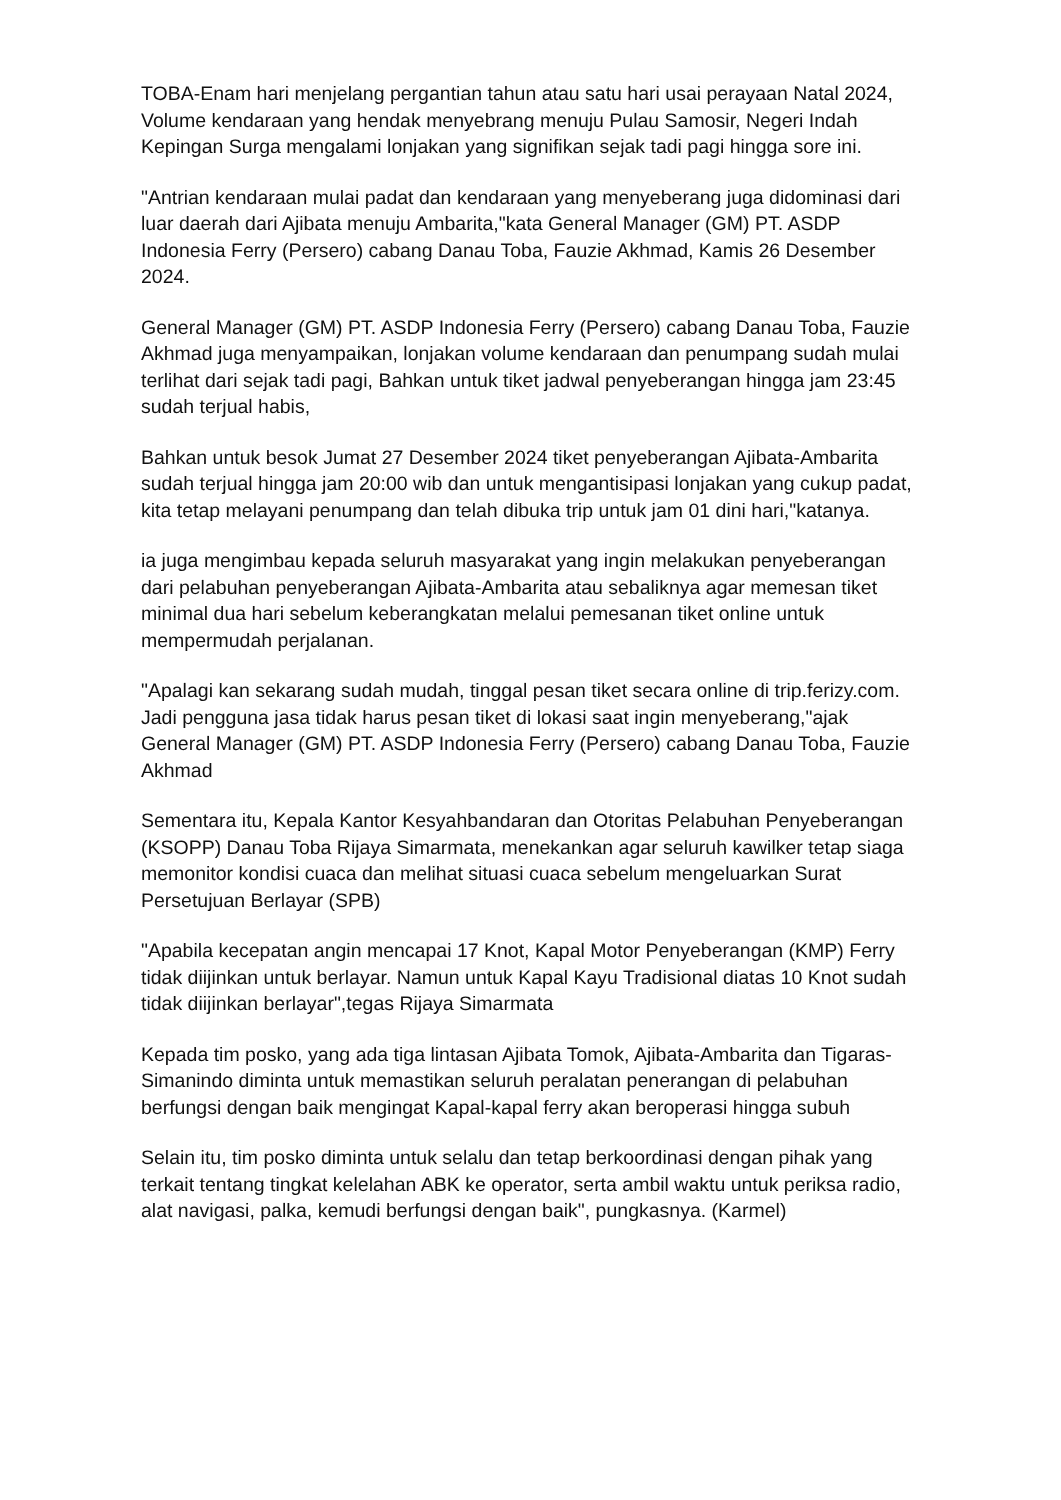TOBA-Enam hari menjelang pergantian tahun atau satu hari usai perayaan Natal 2024, Volume kendaraan yang hendak menyebrang menuju Pulau Samosir, Negeri Indah Kepingan Surga mengalami lonjakan yang signifikan sejak tadi pagi hingga sore ini.
"Antrian kendaraan mulai padat dan kendaraan yang menyeberang juga didominasi dari luar daerah dari Ajibata menuju Ambarita,"kata General Manager (GM) PT. ASDP Indonesia Ferry (Persero) cabang Danau Toba, Fauzie Akhmad, Kamis 26 Desember 2024.
General Manager (GM) PT. ASDP Indonesia Ferry (Persero) cabang Danau Toba, Fauzie Akhmad juga menyampaikan, lonjakan volume kendaraan dan penumpang sudah mulai terlihat dari sejak tadi pagi, Bahkan untuk tiket jadwal penyeberangan hingga jam 23:45 sudah terjual habis,
Bahkan untuk besok Jumat 27 Desember 2024 tiket penyeberangan Ajibata-Ambarita sudah terjual hingga jam 20:00 wib dan untuk mengantisipasi lonjakan yang cukup padat, kita tetap melayani penumpang dan telah dibuka trip untuk jam 01 dini hari,"katanya.
ia juga mengimbau kepada seluruh masyarakat yang ingin melakukan penyeberangan dari pelabuhan penyeberangan Ajibata-Ambarita atau sebaliknya agar memesan tiket minimal dua hari sebelum keberangkatan melalui pemesanan tiket online untuk mempermudah perjalanan.
"Apalagi kan sekarang sudah mudah, tinggal pesan tiket secara online di trip.ferizy.com. Jadi pengguna jasa tidak harus pesan tiket di lokasi saat ingin menyeberang,"ajak General Manager (GM) PT. ASDP Indonesia Ferry (Persero) cabang Danau Toba, Fauzie Akhmad
Sementara itu, Kepala Kantor Kesyahbandaran dan Otoritas Pelabuhan Penyeberangan (KSOPP) Danau Toba Rijaya Simarmata, menekankan agar seluruh kawilker tetap siaga memonitor kondisi cuaca dan melihat situasi cuaca sebelum mengeluarkan Surat Persetujuan Berlayar (SPB)
"Apabila kecepatan angin mencapai 17 Knot, Kapal Motor Penyeberangan (KMP) Ferry tidak diijinkan untuk berlayar. Namun untuk Kapal Kayu Tradisional diatas 10 Knot sudah tidak diijinkan berlayar",tegas Rijaya Simarmata
Kepada tim posko, yang ada tiga lintasan Ajibata Tomok, Ajibata-Ambarita dan Tigaras-Simanindo diminta untuk memastikan seluruh peralatan penerangan di pelabuhan berfungsi dengan baik mengingat Kapal-kapal ferry akan beroperasi hingga subuh
Selain itu, tim posko diminta untuk selalu dan tetap berkoordinasi dengan pihak yang terkait tentang tingkat kelelahan ABK ke operator, serta ambil waktu untuk periksa radio, alat navigasi, palka, kemudi berfungsi dengan baik", pungkasnya. (Karmel)